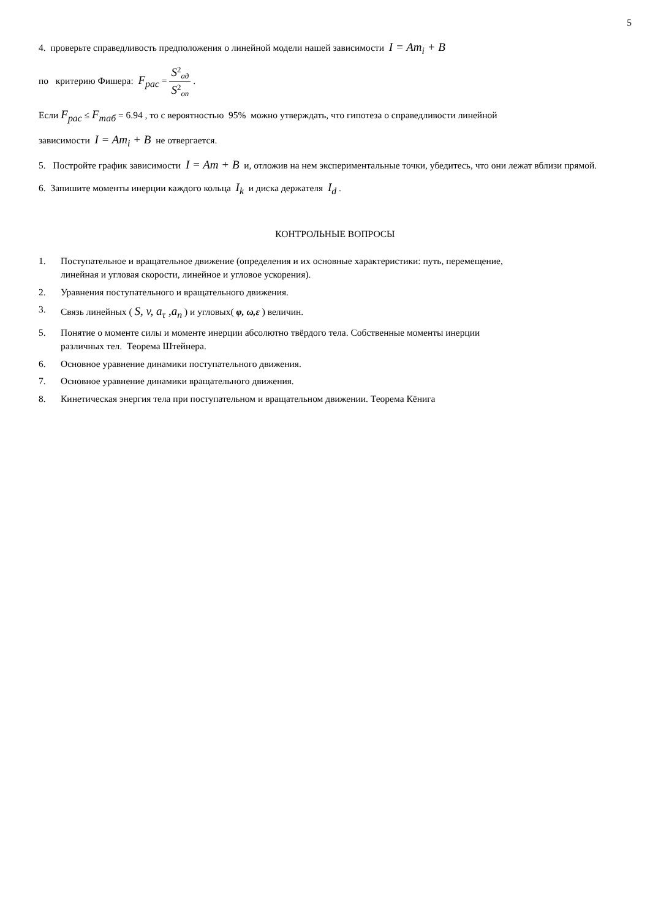5
4. проверьте справедливость предположения о линейной модели нашей зависимости I = Am<sub>i</sub> + B
по критерию Фишера: F<sub>рас</sub> = S<sup>2</sup><sub>ад</sub> S<sup>2</sup><sub>оп</sub> .
Если F<sub>рас</sub> ≤ F<sub>таб</sub> = 6.94 , то с вероятностью 95% можно утверждать, что гипотеза о справедливости линейной
зависимости I = Am<sub>i</sub> + B не отвергается.
5. Постройте график зависимости I = Am + B и, отложив на нем экспериментальные точки, убедитесь, что они лежат вблизи прямой.
6. Запишите моменты инерции каждого кольца I<sub>k</sub> и диска держателя I<sub>d</sub> .
КОНТРОЛЬНЫЕ ВОПРОСЫ
1. Поступательное и вращательное движение (определения и их основные характеристики: путь, перемещение,
линейная и угловая скорости, линейное и угловое ускорения).
2. Уравнения поступательного и вращательного движения.
3. Связь линейных ( S, v, a<sub>τ</sub> ,a<sub>n</sub> ) и угловых( φ, ω,ε ) величин.
5. Понятие о моменте силы и моменте инерции абсолютно твёрдого тела. Собственные моменты инерции
различных тел. Теорема Штейнера.
6. Основное уравнение динамики поступательного движения.
7. Основное уравнение динамики вращательного движения.
8. Кинетическая энергия тела при поступательном и вращательном движении. Теорема Кёнига